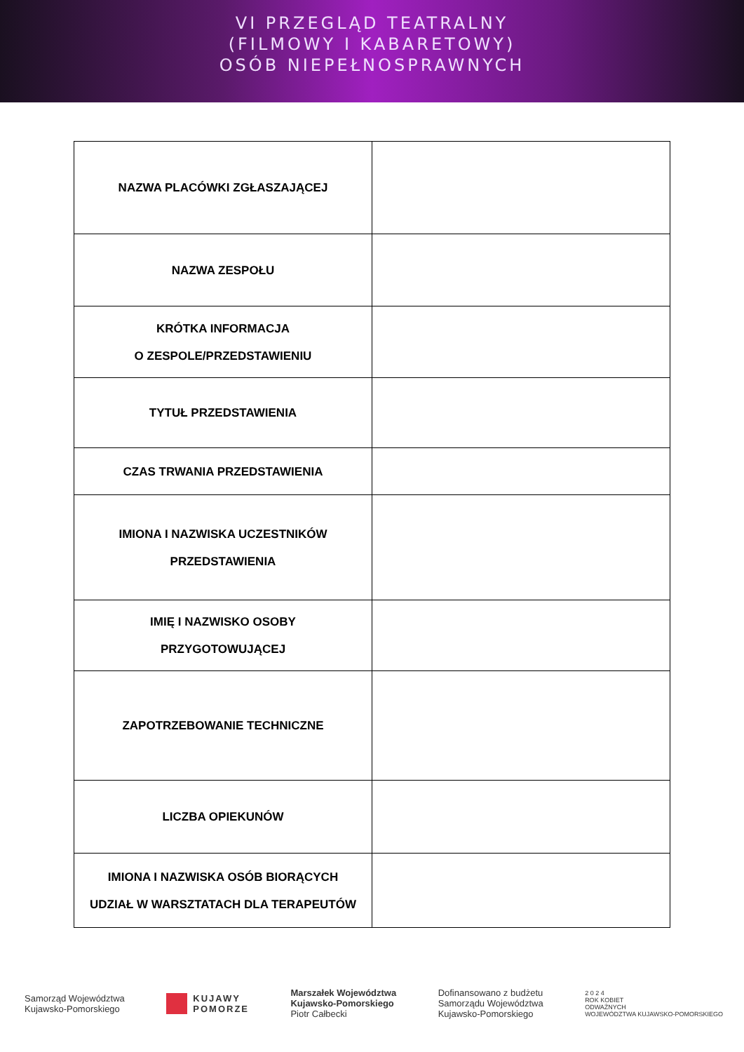VI PRZEGLĄD TEATRALNY
(FILMOWY I KABARETOWY)
OSÓB NIEPEŁNOSPRAWNYCH
| NAZWA PLACÓWKI ZGŁASZAJĄCEJ | |
| NAZWA ZESPOŁU | |
| KRÓTKA INFORMACJA O ZESPOLE/PRZEDSTAWIENIU | |
| TYTUŁ PRZEDSTAWIENIA | |
| CZAS TRWANIA PRZEDSTAWIENIA | |
| IMIONA I NAZWISKA UCZESTNIKÓW PRZEDSTAWIENIA | |
| IMIĘ I NAZWISKO OSOBY PRZYGOTOWUJĄCEJ | |
| ZAPOTRZEBOWANIE TECHNICZNE | |
| LICZBA OPIEKUNÓW | |
| IMIONA I NAZWISKA OSÓB BIORĄCYCH UDZIAŁ W WARSZTATACH DLA TERAPEUTÓW | |
Samorząd Województwa
Kujawsko-Pomorskiego
KUJAWY
POMORZE
Marszałek Województwa
Kujawsko-Pomorskiego
Piotr Całbecki
Dofinansowano z budżetu
Samorządu Województwa
Kujawsko-Pomorskiego
2 0 2 4
ROK KOBIET
ODWAŻNYCH
WOJEWÓDZTWA KUJAWSKO-POMORSKIEGO